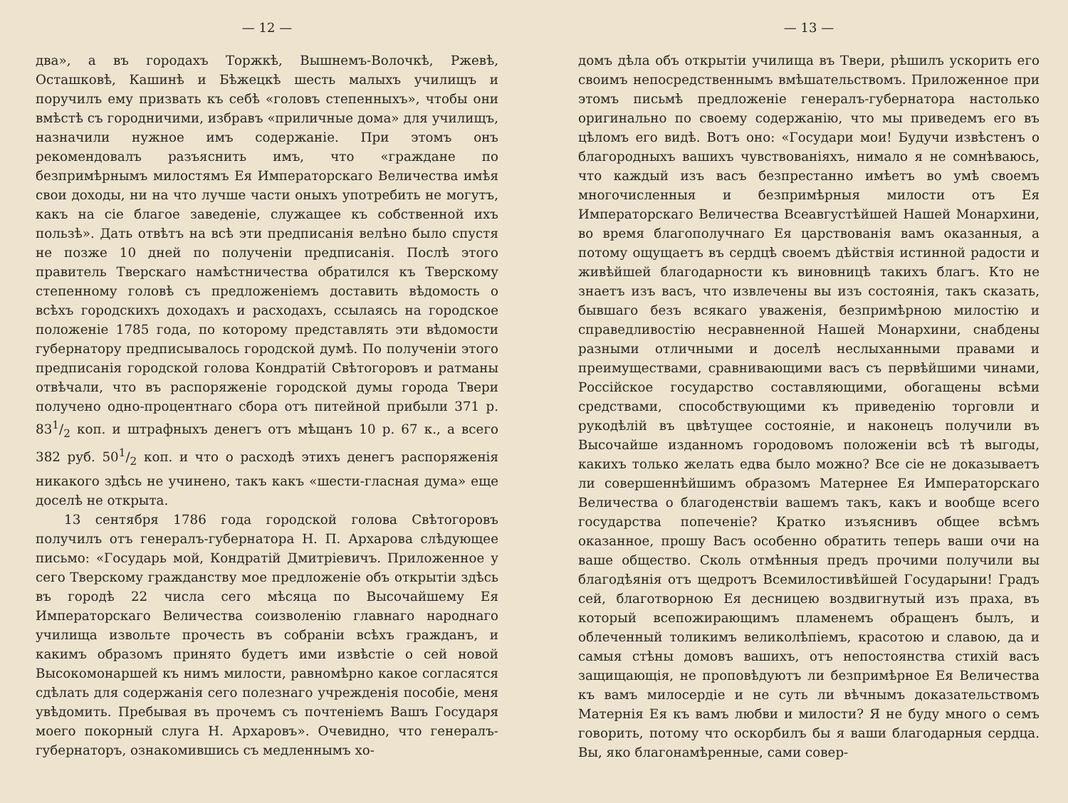— 12 —
два», а въ городахъ Торжкѣ, Вышнемъ-Волочкѣ, Ржевѣ, Осташковѣ, Кашинѣ и Бѣжецкѣ шесть малыхъ училищъ и поручилъ ему призвать къ себѣ «головъ степенныхъ», чтобы они вмѣстѣ съ городничими, избравъ «приличные дома» для училищъ, назначили нужное имъ содержаніе. При этомъ онъ рекомендовалъ разъяснить имъ, что «граждане по безпримѣрнымъ милостямъ Ея Императорскаго Величества имѣя свои доходы, ни на что лучше части оныхъ употребить не могутъ, какъ на сіе благое заведеніе, служащее къ собственной ихъ пользѣ». Дать отвѣтъ на всѣ эти предписанія велѣно было спустя не позже 10 дней по полученіи предписанія. Послѣ этого правитель Тверскаго намѣстничества обратился къ Тверскому степенному головѣ съ предложеніемъ доставить вѣдомость о всѣхъ городскихъ доходахъ и расходахъ, ссылаясь на городское положеніе 1785 года, по которому представлять эти вѣдомости губернатору предписывалось городской думѣ. По полученіи этого предписанія городской голова Кондратій Свѣтогоровъ и ратманы отвѣчали, что въ распоряженіе городской думы города Твери получено одно-процентнаго сбора отъ питейной прибыли 371 р. 831/2 коп. и штрафныхъ денегъ отъ мѣщанъ 10 р. 67 к., а всего 382 руб. 501/2 коп. и что о расходѣ этихъ денегъ распоряженія никакого здѣсь не учинено, такъ какъ «шести-гласная дума» еще доселѣ не открыта.
13 сентября 1786 года городской голова Свѣтогоровъ получилъ отъ генералъ-губернатора Н. П. Архарова слѣдующее письмо: «Государь мой, Кондратій Дмитріевичъ. Приложенное у сего Тверскому гражданству мое предложеніе объ открытіи здѣсь въ городѣ 22 числа сего мѣсяца по Высочайшему Ея Императорскаго Величества соизволенію главнаго народнаго училища извольте прочесть въ собраніи всѣхъ гражданъ, и какимъ образомъ принято будетъ ими извѣстіе о сей новой Высокомонаршей къ нимъ милости, равномѣрно какое согласятся сдѣлать для содержанія сего полезнаго учрежденія пособіе, меня увѣдомить. Пребывая въ прочемъ съ почтеніемъ Вашъ Государя моего покорный слуга Н. Архаровъ». Очевидно, что генералъ-губернаторъ, ознакомившись съ медленнымъ хо-
— 13 —
домъ дѣла объ открытіи училища въ Твери, рѣшилъ ускорить его своимъ непосредственнымъ вмѣшательствомъ. Приложенное при этомъ письмѣ предложеніе генералъ-губернатора настолько оригинально по своему содержанію, что мы приведемъ его въ цѣломъ его видѣ. Вотъ оно: «Государи мои! Будучи извѣстенъ о благородныхъ вашихъ чувствованіяхъ, нимало я не сомнѣваюсь, что каждый изъ васъ безпрестанно имѣетъ во умѣ своемъ многочисленныя и безпримѣрныя милости отъ Ея Императорскаго Величества Всеавгустѣйшей Нашей Монархини, во время благополучнаго Ея царствованія вамъ оказанныя, а потому ощущаетъ въ сердцѣ своемъ дѣйствія истинной радости и живѣйшей благодарности къ виновницѣ такихъ благъ. Кто не знаетъ изъ васъ, что извлечены вы изъ состоянія, такъ сказать, бывшаго безъ всякаго уваженія, безпримѣрною милостію и справедливостію несравненной Нашей Монархини, снабдены разными отличными и доселѣ неслыханными правами и преимуществами, сравнивающими васъ съ первѣйшими чинами, Россійское государство составляющими, обогащены всѣми средствами, способствующими къ приведенію торговли и рукодѣлій въ цвѣтущее состояніе, и наконецъ получили въ Высочайше изданномъ городовомъ положеніи всѣ тѣ выгоды, какихъ только желать едва было можно? Все сіе не доказываетъ ли совершеннѣйшимъ образомъ Матернее Ея Императорскаго Величества о благоденствіи вашемъ такъ, какъ и вообще всего государства попеченіе? Кратко изъяснивъ общее всѣмъ оказанное, прошу Васъ особенно обратить теперь ваши очи на ваше общество. Сколь отмѣнныя предъ прочими получили вы благодѣянія отъ щедротъ Всемилостивѣйшей Государыни! Градъ сей, благотворною Ея десницею воздвигнутый изъ праха, въ который всепожирающимъ пламенемъ обращенъ былъ, и облеченный толикимъ великолѣпіемъ, красотою и славою, да и самыя стѣны домовъ вашихъ, отъ непостоянства стихій васъ защищающія, не проповѣдуютъ ли безпримѣрное Ея Величества къ вамъ милосердіе и не суть ли вѣчнымъ доказательствомъ Матернія Ея къ вамъ любви и милости? Я не буду много о семъ говорить, потому что оскорбилъ бы я ваши благодарныя сердца. Вы, яко благонамѣренные, сами совер-